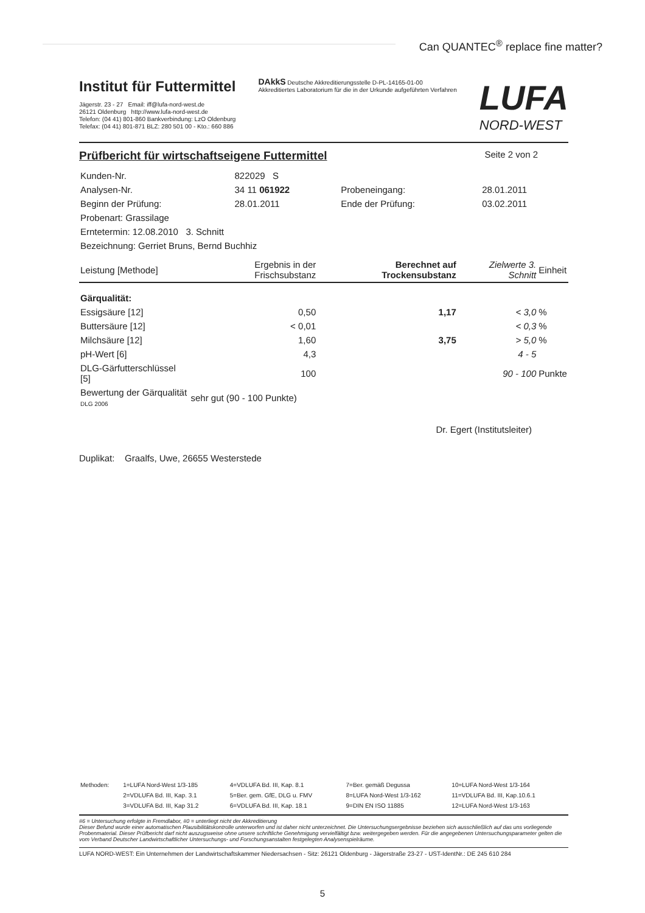Can QUANTEC<sup>®</sup> replace fine matter?
Institut für Futtermittel
Jägerstr. 23 - 27 Email: iff@lufa-nord-west.de
26121 Oldenburg http://www.lufa-nord-west.de
Telefon: (04 41) 801-860 Bankverbindung: LzO Oldenburg
Telefax: (04 41) 801-871 BLZ: 280 501 00 - Kto.: 660 886
DAkkS Deutsche Akkreditierungsstelle D-PL-14165-01-00
Akkreditiertes Laboratorium für die in der Urkunde aufgeführten Verfahren
LUFA
NORD-WEST
Prüfbericht für wirtschaftseigene Futtermittel
Seite 2 von 2
| Kunden-Nr. | 822029 S | | |
| Analysen-Nr. | 34 11 061922 | Probeneingang: | 28.01.2011 |
| Beginn der Prüfung: | 28.01.2011 | Ende der Prüfung: | 03.02.2011 |
| Probenart: Grassilage | | | |
| Erntetermin: 12.08.2010 3. Schnitt | | | |
| Bezeichnung: Gerriet Bruns, Bernd Buchhiz | | | |
| Leistung [Methode] | Ergebnis in der Frischsubstanz | Berechnet auf Trockensubstanz | Zielwerte 3. Schnitt | Einheit |
| --- | --- | --- | --- | --- |
| Gärqualität: | | | | |
| Essigsäure [12] | 0,50 | 1,17 | < 3,0 | % |
| Buttersäure [12] | < 0,01 | | < 0,3 | % |
| Milchsäure [12] | 1,60 | 3,75 | > 5,0 | % |
| pH-Wert [6] | 4,3 | | 4 - 5 | |
| DLG-Gärfutterschlüssel [5] | 100 | | 90 - 100 | Punkte |
| Bewertung der Gärqualität DLG 2006 | sehr gut (90 - 100 Punkte) | | | |
Dr. Egert (Institutsleiter)
Duplikat: Graalfs, Uwe, 26655 Westerstede
| Methoden: | 1=LUFA Nord-West 1/3-185 | 4=VDLUFA Bd. III, Kap. 8.1 | 7=Ber. gemäß Degussa | 10=LUFA Nord-West 1/3-164 |
| | 2=VDLUFA Bd. III, Kap. 3.1 | 5=Ber. gem. GfE, DLG u. FMV | 8=LUFA Nord-West 1/3-162 | 11=VDLUFA Bd. III, Kap.10.6.1 |
| | 3=VDLUFA Bd. III, Kap 31.2 | 6=VDLUFA Bd. III, Kap. 18.1 | 9=DIN EN ISO 11885 | 12=LUFA Nord-West 1/3-163 |
#6 = Untersuchung erfolgte in Fremdlabor, #0 = unterliegt nicht der Akkreditierung
Dieser Befund wurde einer automatischen Plausibilitätskontrolle unterworfen und ist daher nicht unterzeichnet. Die Untersuchungsergebnisse beziehen sich ausschließlich auf das uns vorliegende Probenmaterial. Dieser Prüfbericht darf nicht auszugsweise ohne unsere schriftliche Genehmigung vervielfältigt bzw. weitergegeben werden. Für die angegebenen Untersuchungsparameter gelten die vom Verband Deutscher Landwirtschaftlicher Untersuchungs- und Forschungsanstalten festgelegten Analysenspielräume.
LUFA NORD-WEST: Ein Unternehmen der Landwirtschaftskammer Niedersachsen - Sitz: 26121 Oldenburg - Jägerstraße 23-27 - UST-IdentNr.: DE 245 610 284
5